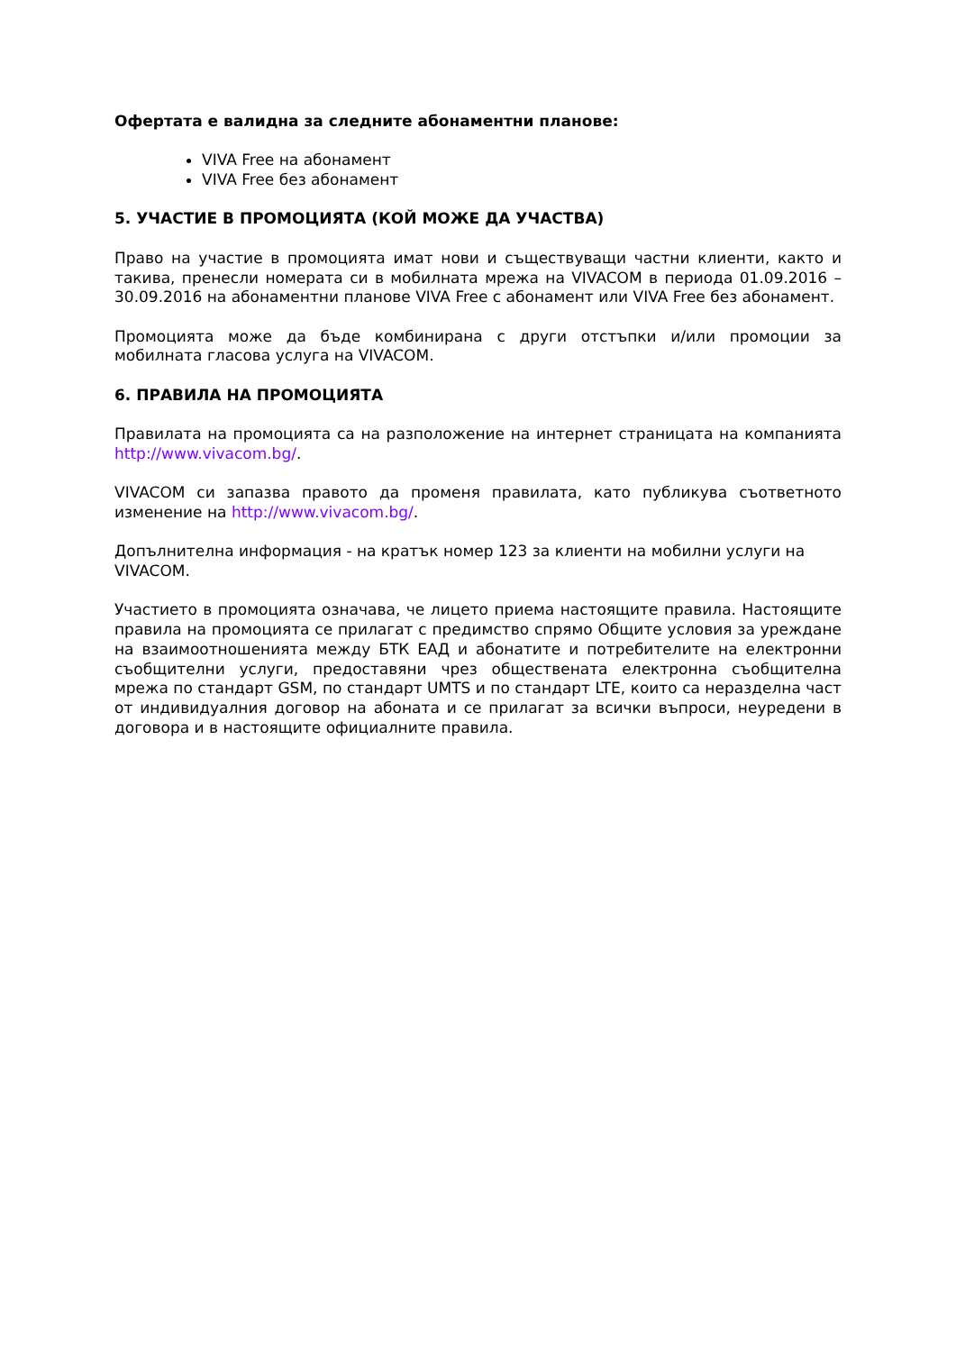Офертата е валидна за следните абонаментни планове:
VIVA Free на абонамент
VIVA Free без абонамент
5. УЧАСТИЕ В ПРОМОЦИЯТА (КОЙ МОЖЕ ДА УЧАСТВА)
Право на участие в промоцията имат нови и съществуващи частни клиенти, както и такива, пренесли номерата си в мобилната мрежа на VIVACOM в периода 01.09.2016 – 30.09.2016 на абонаментни планове VIVA Free с абонамент или VIVA Free без абонамент.
Промоцията може да бъде комбинирана с други отстъпки и/или промоции за мобилната гласова услуга на VIVACOM.
6. ПРАВИЛА НА ПРОМОЦИЯТА
Правилата на промоцията са на разположение на интернет страницата на компанията http://www.vivacom.bg/.
VIVACOM си запазва правото да променя правилата, като публикува съответното изменение на http://www.vivacom.bg/.
Допълнителна информация - на кратък номер 123 за клиенти на мобилни услуги на VIVACOM.
Участието в промоцията означава, че лицето приема настоящите правила. Настоящите правила на промоцията се прилагат с предимство спрямо Общите условия за уреждане на взаимоотношенията между БТК ЕАД и абонатите и потребителите на електронни съобщителни услуги, предоставяни чрез обществената електронна съобщителна мрежа по стандарт GSM, по стандарт UMTS и по стандарт LTE, които са неразделна част от индивидуалния договор на абоната и се прилагат за всички въпроси, неуредени в договора и в настоящите официалните правила.